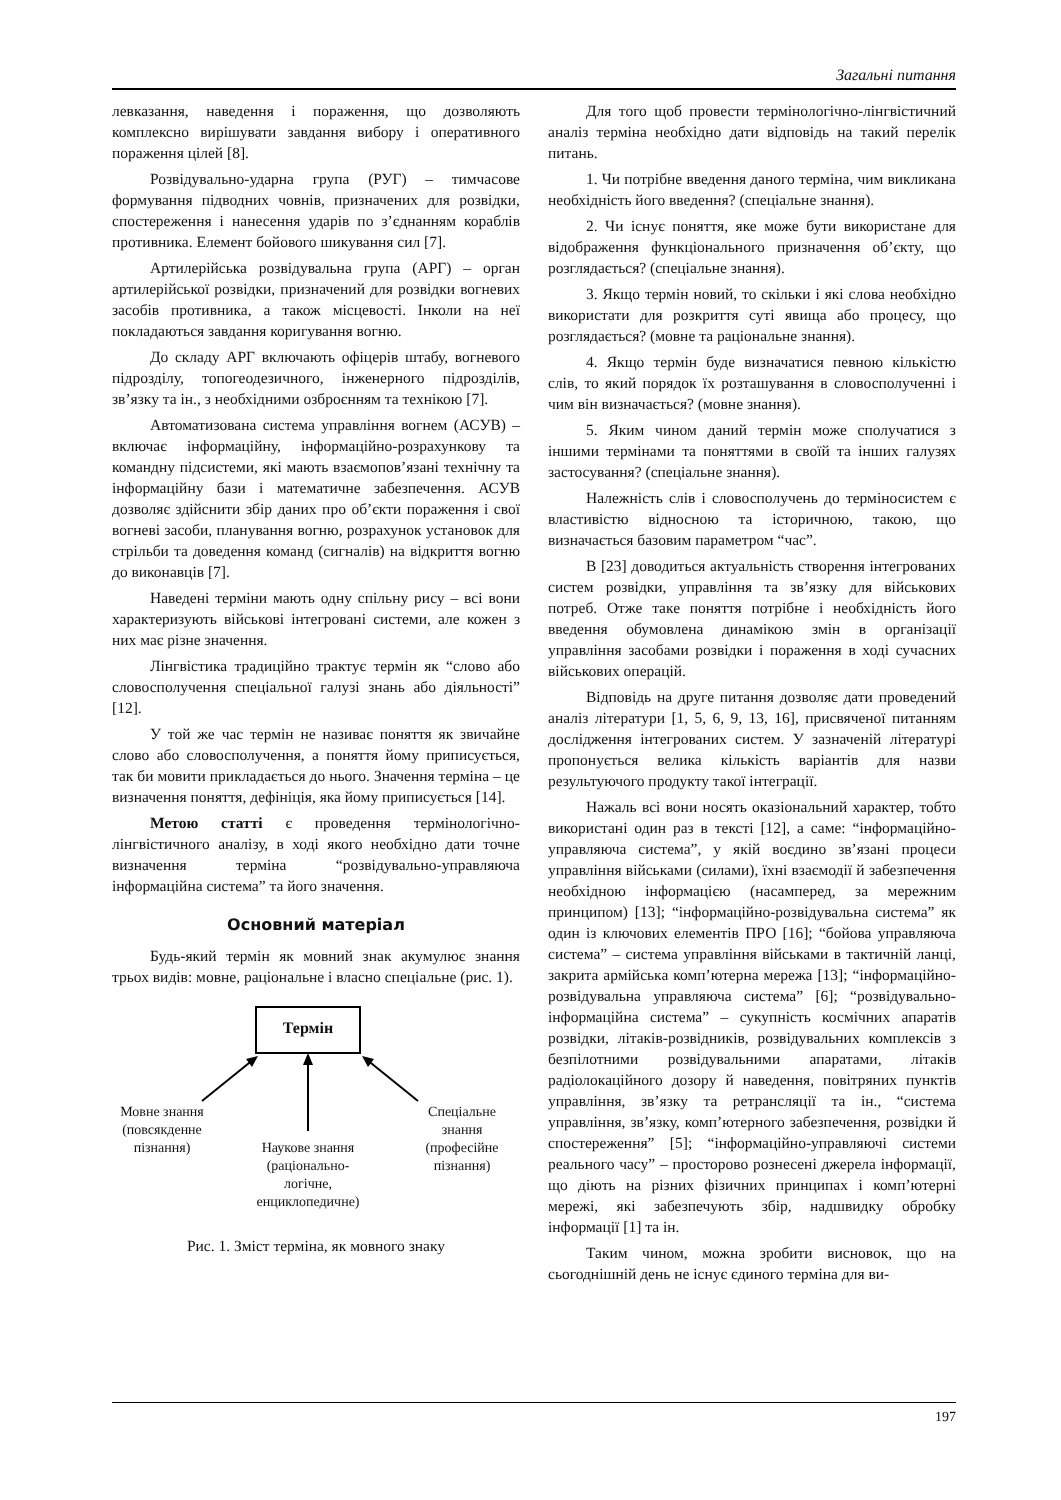Загальні питання
левказання, наведення і пораження, що дозволяють комплексно вирішувати завдання вибору і оперативного пораження цілей [8].
Розвідувально-ударна група (РУГ) – тимчасове формування підводних човнів, призначених для розвідки, спостереження і нанесення ударів по з’єднанням кораблів противника. Елемент бойового шикування сил [7].
Артилерійська розвідувальна група (АРГ) – орган артилерійської розвідки, призначений для розвідки вогневих засобів противника, а також місцевості. Інколи на неї покладаються завдання коригування вогню.
До складу АРГ включають офіцерів штабу, вогневого підрозділу, топогеодезичного, інженерного підрозділів, зв’язку та ін., з необхідними озброєнням та технікою [7].
Автоматизована система управління вогнем (АСУВ) – включає інформаційну, інформаційно-розрахункову та командну підсистеми, які мають взаємопов’язані технічну та інформаційну бази і математичне забезпечення. АСУВ дозволяє здійснити збір даних про об’єкти пораження і свої вогневі засоби, планування вогню, розрахунок установок для стрільби та доведення команд (сигналів) на відкриття вогню до виконавців [7].
Наведені терміни мають одну спільну рису – всі вони характеризують військові інтегровані системи, але кожен з них має різне значення.
Лінгвістика традиційно трактує термін як “слово або словосполучення спеціальної галузі знань або діяльності” [12].
У той же час термін не називає поняття як звичайне слово або словосполучення, а поняття йому приписується, так би мовити прикладається до нього. Значення терміна – це визначення поняття, дефініція, яка йому приписується [14].
Метою статті є проведення термінологічно-лінгвістичного аналізу, в ході якого необхідно дати точне визначення терміна “розвідувально-управляюча інформаційна система” та його значення.
Основний матеріал
Будь-який термін як мовний знак акумулює знання трьох видів: мовне, раціональне і власно спеціальне (рис. 1).
Термін
Мовне знання (повсякденне пізнання)
Наукове знання (раціонально-логічне, енциклопедичне)
Спеціальне знання (професійне пізнання)
Рис. 1. Зміст терміна, як мовного знаку
Для того щоб провести термінологічно-лінгвістичний аналіз терміна необхідно дати відповідь на такий перелік питань.
1. Чи потрібне введення даного терміна, чим викликана необхідність його введення? (спеціальне знання).
2. Чи існує поняття, яке може бути використане для відображення функціонального призначення об’єкту, що розглядається? (спеціальне знання).
3. Якщо термін новий, то скільки і які слова необхідно використати для розкриття суті явища або процесу, що розглядається? (мовне та раціональне знання).
4. Якщо термін буде визначатися певною кількістю слів, то який порядок їх розташування в словосполученні і чим він визначається? (мовне знання).
5. Яким чином даний термін може сполучатися з іншими термінами та поняттями в своїй та інших галузях застосування? (спеціальне знання).
Належність слів і словосполучень до терміносистем є властивістю відносною та історичною, такою, що визначається базовим параметром “час”.
В [23] доводиться актуальність створення інтегрованих систем розвідки, управління та зв’язку для військових потреб. Отже таке поняття потрібне і необхідність його введення обумовлена динамікою змін в організації управління засобами розвідки і пораження в ході сучасних військових операцій.
Відповідь на друге питання дозволяє дати проведений аналіз літератури [1, 5, 6, 9, 13, 16], присвяченої питанням дослідження інтегрованих систем. У зазначеній літературі пропонується велика кількість варіантів для назви результуючого продукту такої інтеграції.
Нажаль всі вони носять оказіональний характер, тобто використані один раз в тексті [12], а саме: “інформаційно-управляюча система”, у якій воєдино зв’язані процеси управління військами (силами), їхні взаємодії й забезпечення необхідною інформацією (насамперед, за мережним принципом) [13]; “інформаційно-розвідувальна система” як один із ключових елементів ПРО [16]; “бойова управляюча система” – система управління військами в тактичній ланці, закрита армійська комп’ютерна мережа [13]; “інформаційно-розвідувальна управляюча система” [6]; “розвідувально-інформаційна система” – сукупність космічних апаратів розвідки, літаків-розвідників, розвідувальних комплексів з безпілотними розвідувальними апаратами, літаків радіолокаційного дозору й наведення, повітряних пунктів управління, зв’язку та ретрансляції та ін., “система управління, зв’язку, комп’ютерного забезпечення, розвідки й спостереження” [5]; “інформаційно-управляючі системи реального часу” – просторово рознесені джерела інформації, що діють на різних фізичних принципах і комп’ютерні мережі, які забезпечують збір, надшвидку обробку інформації [1] та ін.
Таким чином, можна зробити висновок, що на сьогоднішній день не існує єдиного терміна для ви-
197